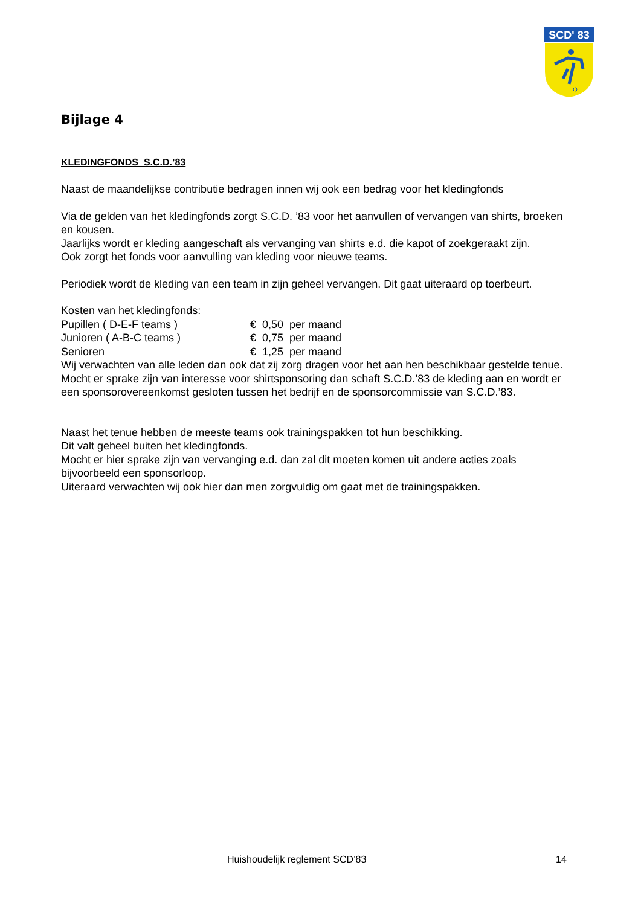SCD' 83
Bijlage 4
KLEDINGFONDS S.C.D.’83
Naast de maandelijkse contributie bedragen innen wij ook een bedrag voor het kledingfonds
Via de gelden van het kledingfonds zorgt S.C.D. ’83 voor het aanvullen of vervangen van shirts, broeken en kousen.
Jaarlijks wordt er kleding aangeschaft als vervanging van shirts e.d. die kapot of zoekgeraakt zijn.
Ook zorgt het fonds voor aanvulling van kleding voor nieuwe teams.
Periodiek wordt de kleding van een team in zijn geheel vervangen. Dit gaat uiteraard op toerbeurt.
Kosten van het kledingfonds:
| Pupillen ( D-E-F teams ) | € 0,50 per maand |
| Junioren ( A-B-C teams ) | € 0,75 per maand |
| Senioren | € 1,25 per maand |
Wij verwachten van alle leden dan ook dat zij zorg dragen voor het aan hen beschikbaar gestelde tenue.
Mocht er sprake zijn van interesse voor shirtsponsoring dan schaft S.C.D.’83 de kleding aan en wordt er een sponsorovereenkomst gesloten tussen het bedrijf en de sponsorcommissie van S.C.D.’83.
Naast het tenue hebben de meeste teams ook trainingspakken tot hun beschikking.
Dit valt geheel buiten het kledingfonds.
Mocht er hier sprake zijn van vervanging e.d. dan zal dit moeten komen uit andere acties zoals bijvoorbeeld een sponsorloop.
Uiteraard verwachten wij ook hier dan men zorgvuldig om gaat met de trainingspakken.
Huishoudelijk reglement SCD’83 14